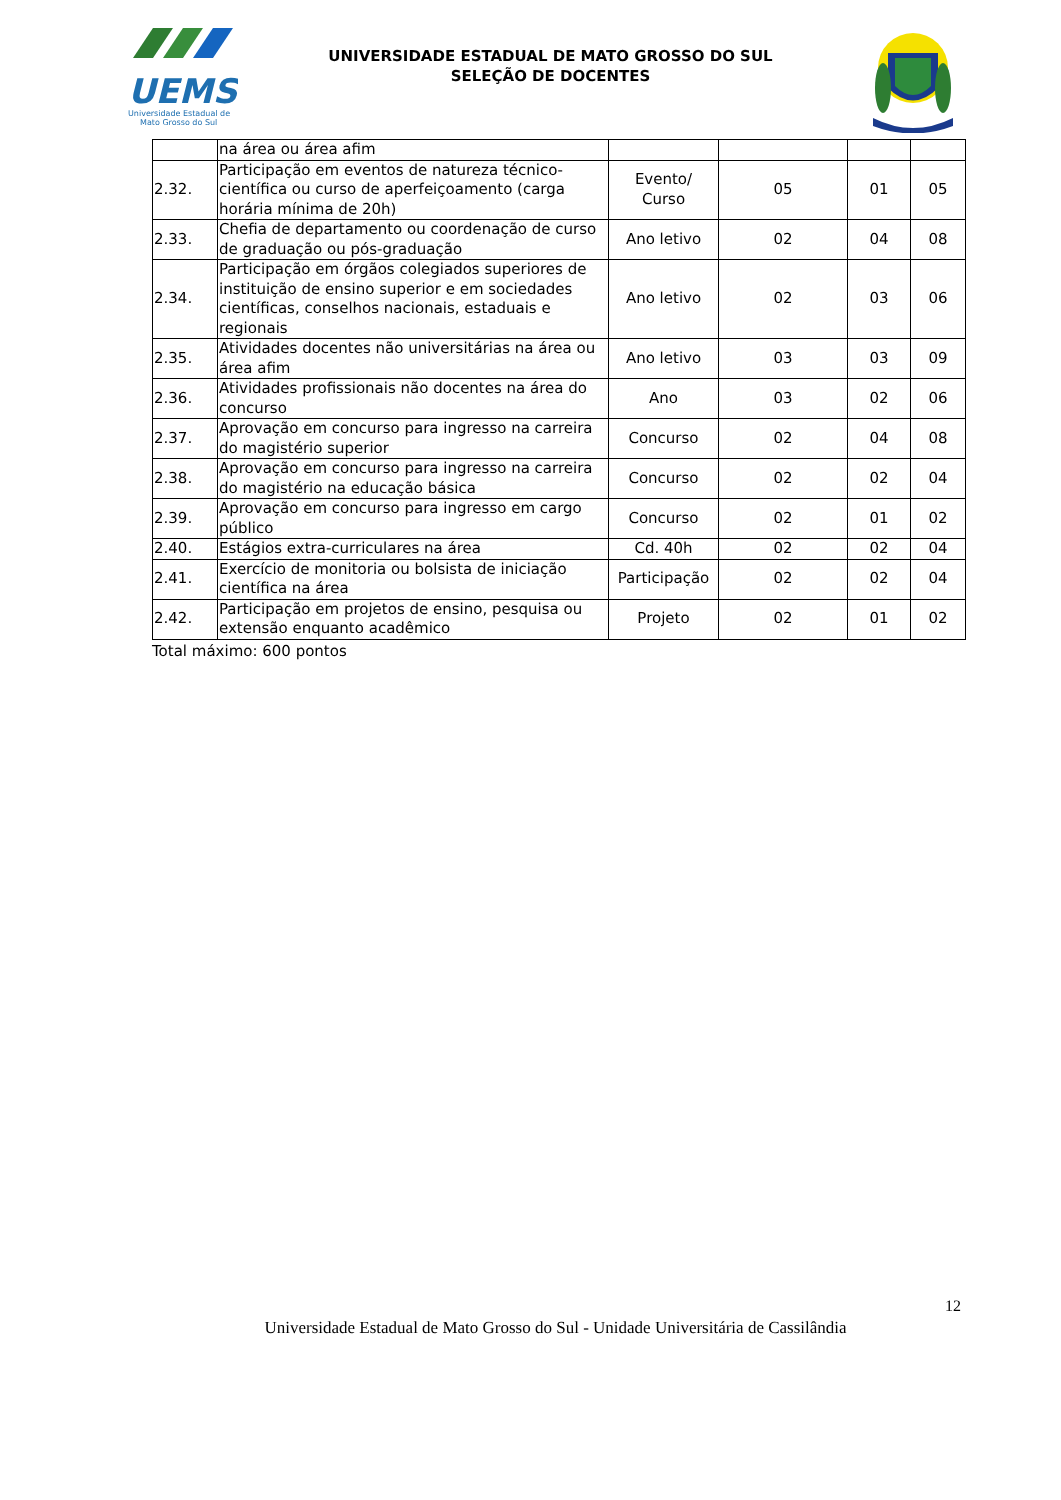UEMS
Universidade Estadual de
Mato Grosso do Sul
UNIVERSIDADE ESTADUAL DE MATO GROSSO DO SUL
SELEÇÃO DE DOCENTES
| | na área ou área afim | | | | |
| 2.32. | Participação em eventos de natureza técnico-científica ou curso de aperfeiçoamento (carga horária mínima de 20h) | Evento/ Curso | 05 | 01 | 05 |
| 2.33. | Chefia de departamento ou coordenação de curso de graduação ou pós-graduação | Ano letivo | 02 | 04 | 08 |
| 2.34. | Participação em órgãos colegiados superiores de instituição de ensino superior e em sociedades científicas, conselhos nacionais, estaduais e regionais | Ano letivo | 02 | 03 | 06 |
| 2.35. | Atividades docentes não universitárias na área ou área afim | Ano letivo | 03 | 03 | 09 |
| 2.36. | Atividades profissionais não docentes na área do concurso | Ano | 03 | 02 | 06 |
| 2.37. | Aprovação em concurso para ingresso na carreira do magistério superior | Concurso | 02 | 04 | 08 |
| 2.38. | Aprovação em concurso para ingresso na carreira do magistério na educação básica | Concurso | 02 | 02 | 04 |
| 2.39. | Aprovação em concurso para ingresso em cargo público | Concurso | 02 | 01 | 02 |
| 2.40. | Estágios extra-curriculares na área | Cd. 40h | 02 | 02 | 04 |
| 2.41. | Exercício de monitoria ou bolsista de iniciação científica na área | Participação | 02 | 02 | 04 |
| 2.42. | Participação em projetos de ensino, pesquisa ou extensão enquanto acadêmico | Projeto | 02 | 01 | 02 |
Total máximo: 600 pontos
12
Universidade Estadual de Mato Grosso do Sul - Unidade Universitária de Cassilândia